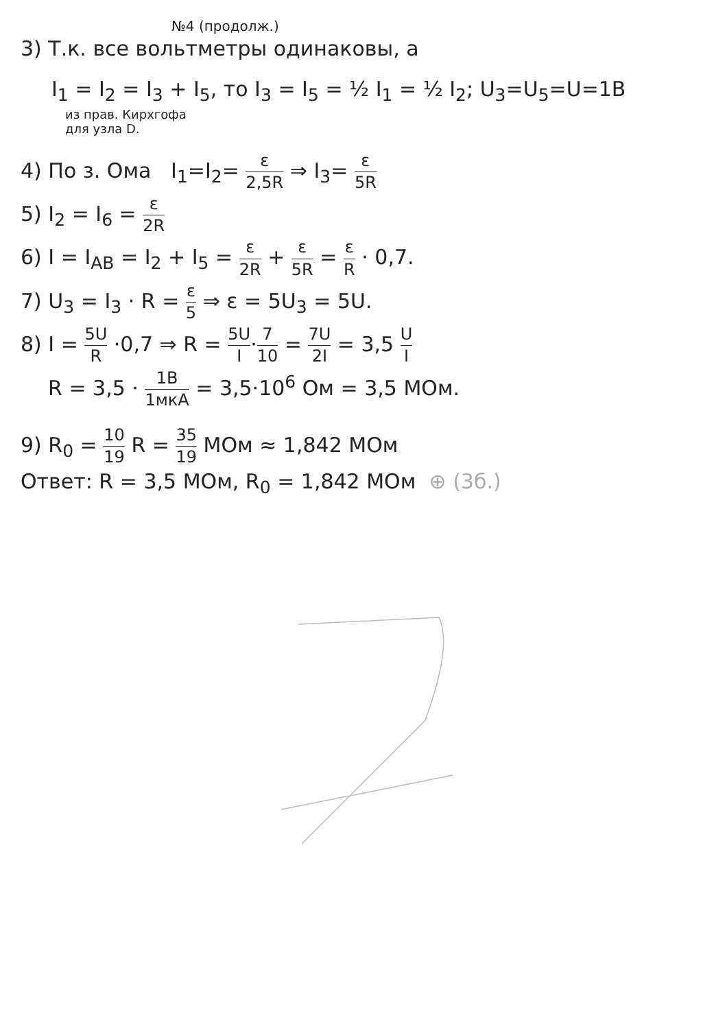№4 (продолж.)
3) Т.к. все вольтметры одинаковы, а
I<sub>1</sub> = I<sub>2</sub> = I<sub>3</sub> + I<sub>5</sub>, то I<sub>3</sub> = I<sub>5</sub> = ½ I<sub>1</sub> = ½ I<sub>2</sub>; U<sub>3</sub>=U<sub>5</sub>=U=1B
из прав. Кирхгофа
для узла D.
4) По з. Ома I<sub>1</sub>=I<sub>2</sub>= ε 2,5R ⇒ I<sub>3</sub>= ε 5R
5) I<sub>2</sub> = I<sub>6</sub> = ε 2R
6) I = I<sub>AB</sub> = I<sub>2</sub> + I<sub>5</sub> = ε 2R + ε 5R = ε R · 0,7.
7) U<sub>3</sub> = I<sub>3</sub> · R = ε 5 ⇒ ε = 5U<sub>3</sub> = 5U.
8) I = 5U R ·0,7 ⇒ R = 5U I·7 10 = 7U 2I = 3,5 U I
R = 3,5 · 1B 1мкА = 3,5·10<sup>6</sup> Ом = 3,5 МОм.
9) R<sub>0</sub> = 10 19 R = 35 19 МОм ≈ 1,842 МОм
Ответ: R = 3,5 МОм, R<sub>0</sub> = 1,842 МОм ⊕ (3б.)